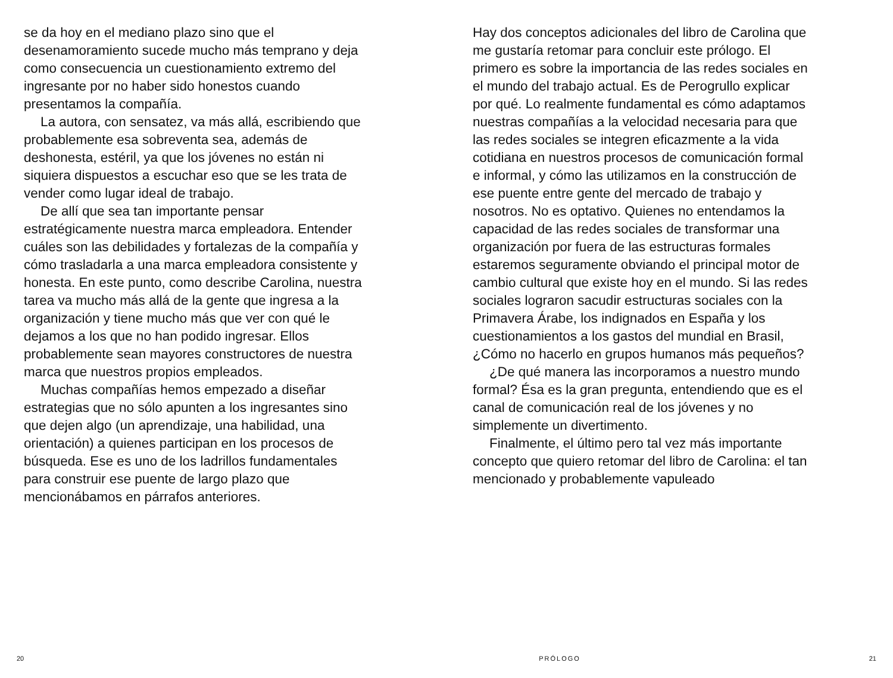se da hoy en el mediano plazo sino que el desenamoramiento sucede mucho más temprano y deja como consecuencia un cuestionamiento extremo del ingresante por no haber sido honestos cuando presentamos la compañía.
La autora, con sensatez, va más allá, escribiendo que probablemente esa sobreventa sea, además de deshonesta, estéril, ya que los jóvenes no están ni siquiera dispuestos a escuchar eso que se les trata de vender como lugar ideal de trabajo.
De allí que sea tan importante pensar estratégicamente nuestra marca empleadora. Entender cuáles son las debilidades y fortalezas de la compañía y cómo trasladarla a una marca empleadora consistente y honesta. En este punto, como describe Carolina, nuestra tarea va mucho más allá de la gente que ingresa a la organización y tiene mucho más que ver con qué le dejamos a los que no han podido ingresar. Ellos probablemente sean mayores constructores de nuestra marca que nuestros propios empleados.
Muchas compañías hemos empezado a diseñar estrategias que no sólo apunten a los ingresantes sino que dejen algo (un aprendizaje, una habilidad, una orientación) a quienes participan en los procesos de búsqueda. Ese es uno de los ladrillos fundamentales para construir ese puente de largo plazo que mencionábamos en párrafos anteriores.
Hay dos conceptos adicionales del libro de Carolina que me gustaría retomar para concluir este prólogo. El primero es sobre la importancia de las redes sociales en el mundo del trabajo actual. Es de Perogrullo explicar por qué. Lo realmente fundamental es cómo adaptamos nuestras compañías a la velocidad necesaria para que las redes sociales se integren eficazmente a la vida cotidiana en nuestros procesos de comunicación formal e informal, y cómo las utilizamos en la construcción de ese puente entre gente del mercado de trabajo y nosotros. No es optativo. Quienes no entendamos la capacidad de las redes sociales de transformar una organización por fuera de las estructuras formales estaremos seguramente obviando el principal motor de cambio cultural que existe hoy en el mundo. Si las redes sociales lograron sacudir estructuras sociales con la Primavera Árabe, los indignados en España y los cuestionamientos a los gastos del mundial en Brasil, ¿Cómo no hacerlo en grupos humanos más pequeños?
¿De qué manera las incorporamos a nuestro mundo formal? Ésa es la gran pregunta, entendiendo que es el canal de comunicación real de los jóvenes y no simplemente un divertimento.
Finalmente, el último pero tal vez más importante concepto que quiero retomar del libro de Carolina: el tan mencionado y probablemente vapuleado
20 PRÓLOGO 21